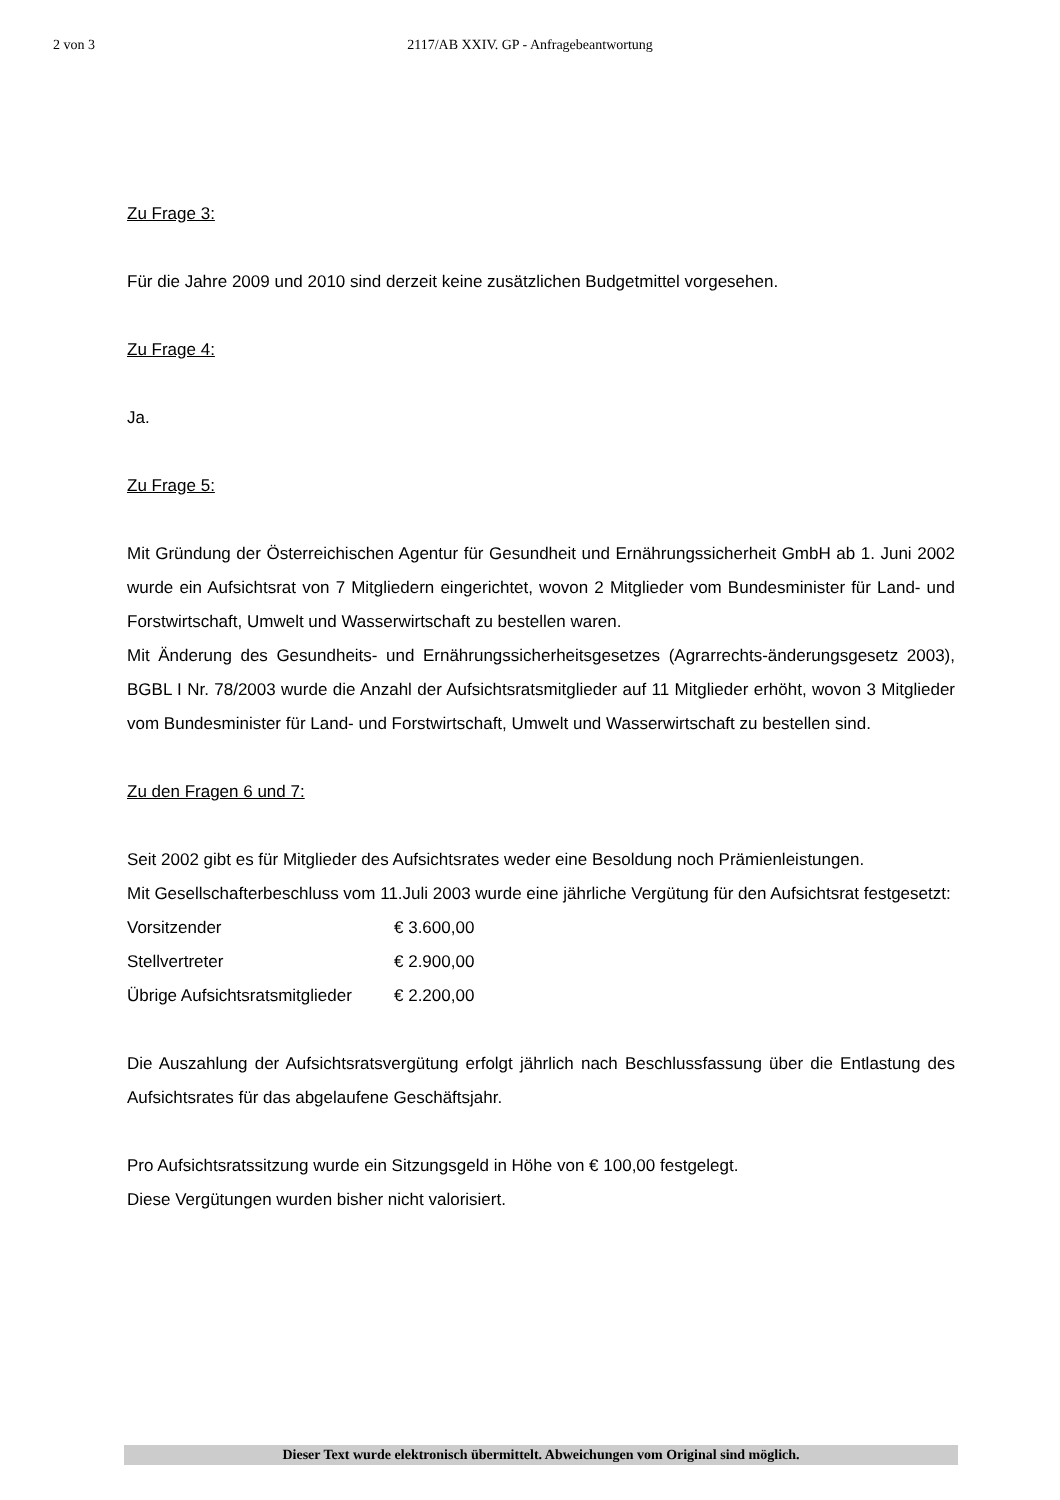2 von 3
2117/AB XXIV. GP - Anfragebeantwortung
Zu Frage 3:
Für die Jahre 2009 und 2010 sind derzeit keine zusätzlichen Budgetmittel vorgesehen.
Zu Frage 4:
Ja.
Zu Frage 5:
Mit Gründung der Österreichischen Agentur für Gesundheit und Ernährungssicherheit GmbH ab 1. Juni 2002 wurde ein Aufsichtsrat von 7 Mitgliedern eingerichtet, wovon 2 Mitglieder vom Bundesminister für Land- und Forstwirtschaft, Umwelt und Wasserwirtschaft zu bestellen waren.
Mit Änderung des Gesundheits- und Ernährungssicherheitsgesetzes (Agrarrechts-änderungsgesetz 2003), BGBL I Nr. 78/2003 wurde die Anzahl der Aufsichtsratsmitglieder auf 11 Mitglieder erhöht, wovon 3 Mitglieder vom Bundesminister für Land- und Forstwirtschaft, Umwelt und Wasserwirtschaft zu bestellen sind.
Zu den Fragen 6 und 7:
Seit 2002 gibt es für Mitglieder des Aufsichtsrates weder eine Besoldung noch Prämienleistungen.
Mit Gesellschafterbeschluss vom 11.Juli 2003 wurde eine jährliche Vergütung für den Aufsichtsrat festgesetzt:
Vorsitzender € 3.600,00
Stellvertreter € 2.900,00
Übrige Aufsichtsratsmitglieder € 2.200,00
Die Auszahlung der Aufsichtsratsvergütung erfolgt jährlich nach Beschlussfassung über die Entlastung des Aufsichtsrates für das abgelaufene Geschäftsjahr.
Pro Aufsichtsratssitzung wurde ein Sitzungsgeld in Höhe von € 100,00 festgelegt.
Diese Vergütungen wurden bisher nicht valorisiert.
Dieser Text wurde elektronisch übermittelt. Abweichungen vom Original sind möglich.